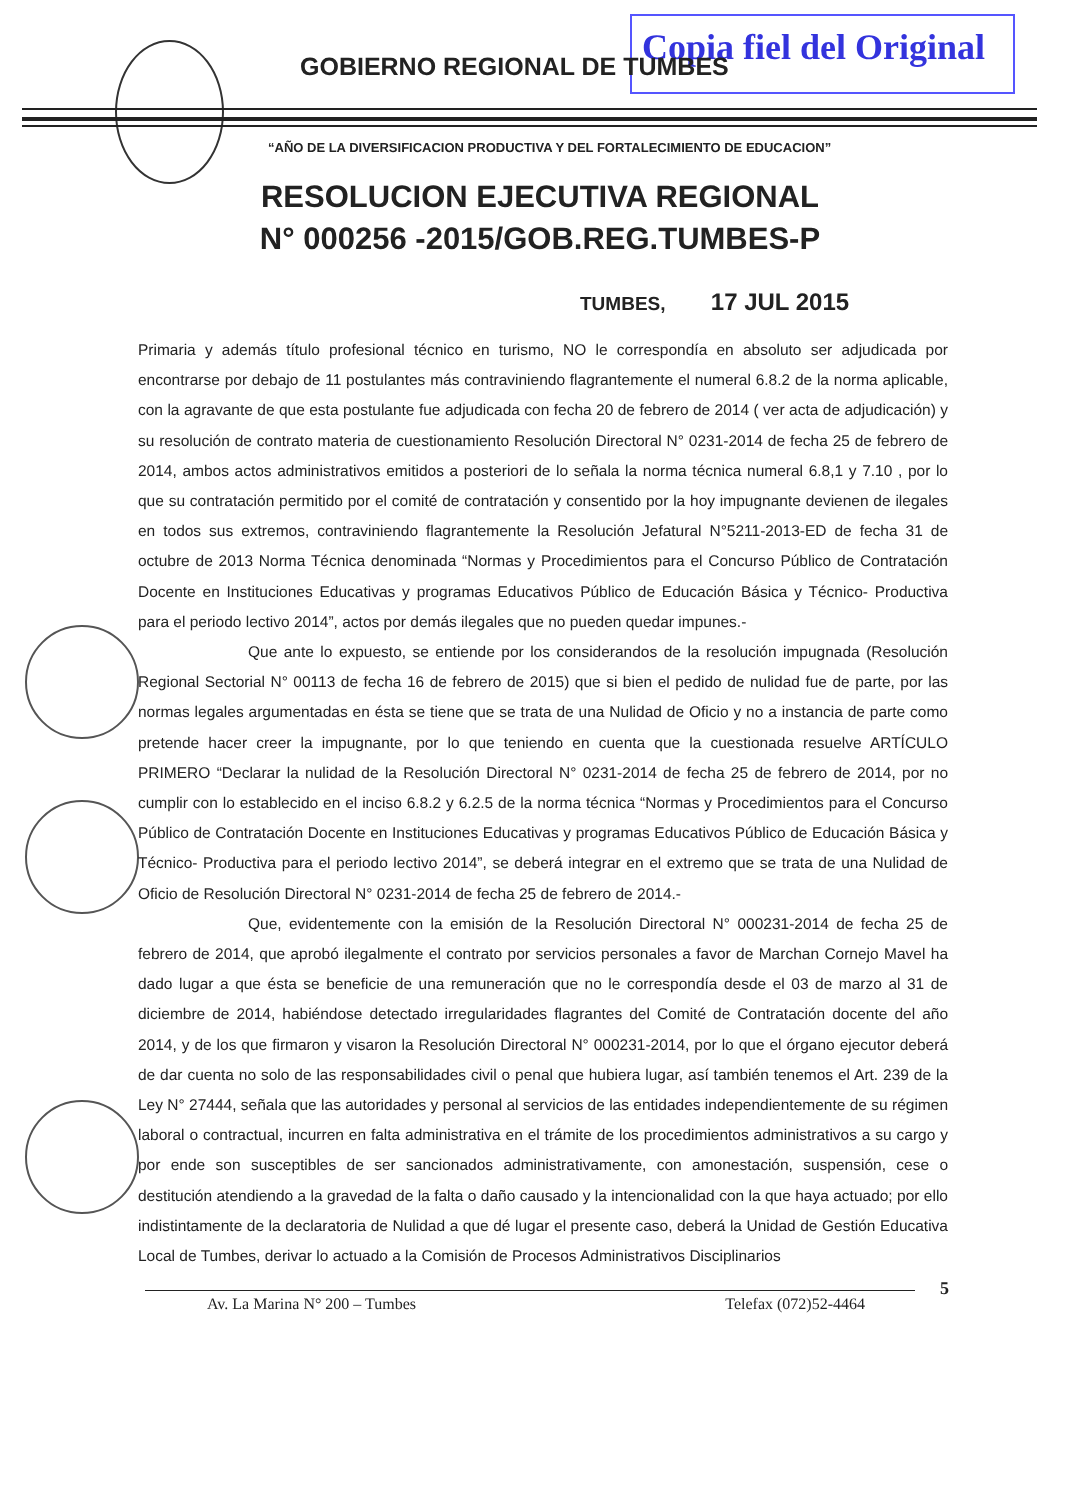Copia fiel del Original
GOBIERNO REGIONAL DE TUMBES
“AÑO DE LA DIVERSIFICACION PRODUCTIVA Y DEL FORTALECIMIENTO DE EDUCACION”
RESOLUCION EJECUTIVA REGIONAL
N° 000256 -2015/GOB.REG.TUMBES-P
TUMBES, 17 JUL 2015
Primaria y además título profesional técnico en turismo, NO le correspondía en absoluto ser adjudicada por encontrarse por debajo de 11 postulantes más contraviniendo flagrantemente el numeral 6.8.2 de la norma aplicable, con la agravante de que esta postulante fue adjudicada con fecha 20 de febrero de 2014 ( ver acta de adjudicación) y su resolución de contrato materia de cuestionamiento Resolución Directoral N° 0231-2014 de fecha 25 de febrero de 2014, ambos actos administrativos emitidos a posteriori de lo señala la norma técnica numeral 6.8,1 y 7.10 , por lo que su contratación permitido por el comité de contratación y consentido por la hoy impugnante devienen de ilegales en todos sus extremos, contraviniendo flagrantemente la Resolución Jefatural N°5211-2013-ED de fecha 31 de octubre de 2013 Norma Técnica denominada “Normas y Procedimientos para el Concurso Público de Contratación Docente en Instituciones Educativas y programas Educativos Público de Educación Básica y Técnico- Productiva para el periodo lectivo 2014”, actos por demás ilegales que no pueden quedar impunes.-
Que ante lo expuesto, se entiende por los considerandos de la resolución impugnada (Resolución Regional Sectorial N° 00113 de fecha 16 de febrero de 2015) que si bien el pedido de nulidad fue de parte, por las normas legales argumentadas en ésta se tiene que se trata de una Nulidad de Oficio y no a instancia de parte como pretende hacer creer la impugnante, por lo que teniendo en cuenta que la cuestionada resuelve ARTÍCULO PRIMERO “Declarar la nulidad de la Resolución Directoral N° 0231-2014 de fecha 25 de febrero de 2014, por no cumplir con lo establecido en el inciso 6.8.2 y 6.2.5 de la norma técnica “Normas y Procedimientos para el Concurso Público de Contratación Docente en Instituciones Educativas y programas Educativos Público de Educación Básica y Técnico- Productiva para el periodo lectivo 2014”, se deberá integrar en el extremo que se trata de una Nulidad de Oficio de Resolución Directoral N° 0231-2014 de fecha 25 de febrero de 2014.-
Que, evidentemente con la emisión de la Resolución Directoral N° 000231-2014 de fecha 25 de febrero de 2014, que aprobó ilegalmente el contrato por servicios personales a favor de Marchan Cornejo Mavel ha dado lugar a que ésta se beneficie de una remuneración que no le correspondía desde el 03 de marzo al 31 de diciembre de 2014, habiéndose detectado irregularidades flagrantes del Comité de Contratación docente del año 2014, y de los que firmaron y visaron la Resolución Directoral N° 000231-2014, por lo que el órgano ejecutor deberá de dar cuenta no solo de las responsabilidades civil o penal que hubiera lugar, así también tenemos el Art. 239 de la Ley N° 27444, señala que las autoridades y personal al servicios de las entidades independientemente de su régimen laboral o contractual, incurren en falta administrativa en el trámite de los procedimientos administrativos a su cargo y por ende son susceptibles de ser sancionados administrativamente, con amonestación, suspensión, cese o destitución atendiendo a la gravedad de la falta o daño causado y la intencionalidad con la que haya actuado; por ello indistintamente de la declaratoria de Nulidad a que dé lugar el presente caso, deberá la Unidad de Gestión Educativa Local de Tumbes, derivar lo actuado a la Comisión de Procesos Administrativos Disciplinarios
5
Av. La Marina N° 200 – Tumbes Telefax (072)52-4464